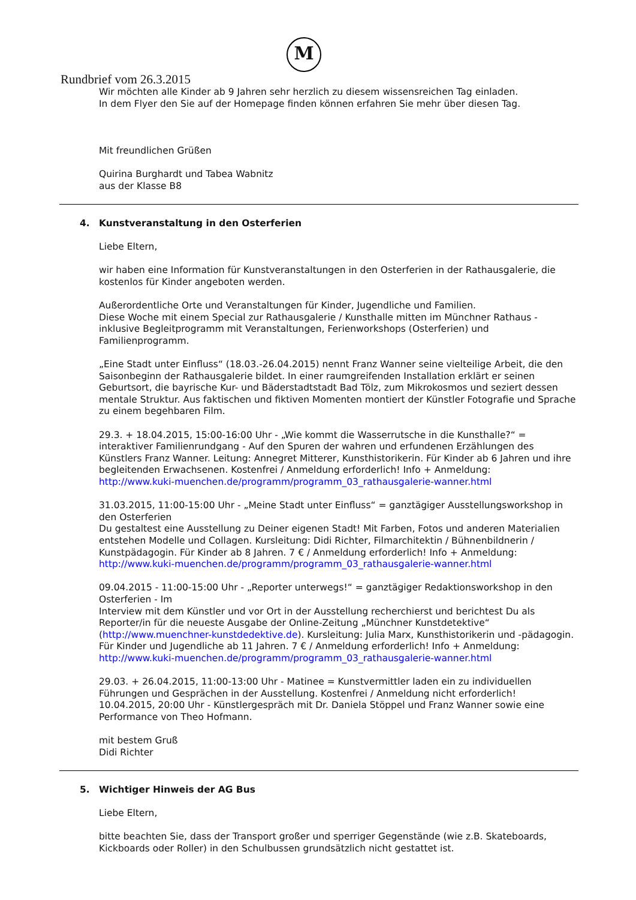M
Rundbrief vom 26.3.2015
Wir möchten alle Kinder ab 9 Jahren sehr herzlich zu diesem wissensreichen Tag einladen.
In dem Flyer den Sie auf der Homepage finden können erfahren Sie mehr über diesen Tag.
Mit freundlichen Grüßen
Quirina Burghardt und Tabea Wabnitz
aus der Klasse B8
4. Kunstveranstaltung in den Osterferien
Liebe Eltern,
wir haben eine Information für Kunstveranstaltungen in den Osterferien in der Rathausgalerie, die kostenlos für Kinder angeboten werden.
Außerordentliche Orte und Veranstaltungen für Kinder, Jugendliche und Familien.
Diese Woche mit einem Special zur Rathausgalerie / Kunsthalle mitten im Münchner Rathaus - inklusive Begleitprogramm mit Veranstaltungen, Ferienworkshops (Osterferien) und Familienprogramm.
„Eine Stadt unter Einfluss“ (18.03.-26.04.2015) nennt Franz Wanner seine vielteilige Arbeit, die den Saisonbeginn der Rathausgalerie bildet. In einer raumgreifenden Installation erklärt er seinen Geburtsort, die bayrische Kur- und Bäderstadtstadt Bad Tölz, zum Mikrokosmos und seziert dessen mentale Struktur. Aus faktischen und fiktiven Momenten montiert der Künstler Fotografie und Sprache zu einem begehbaren Film.
29.3. + 18.04.2015, 15:00-16:00 Uhr - „Wie kommt die Wasserrutsche in die Kunsthalle?“ = interaktiver Familienrundgang - Auf den Spuren der wahren und erfundenen Erzählungen des Künstlers Franz Wanner. Leitung: Annegret Mitterer, Kunsthistorikerin. Für Kinder ab 6 Jahren und ihre begleitenden Erwachsenen. Kostenfrei / Anmeldung erforderlich! Info + Anmeldung:
http://www.kuki-muenchen.de/programm/programm_03_rathausgalerie-wanner.html
31.03.2015, 11:00-15:00 Uhr - „Meine Stadt unter Einfluss“ = ganztägiger Ausstellungsworkshop in den Osterferien
Du gestaltest eine Ausstellung zu Deiner eigenen Stadt! Mit Farben, Fotos und anderen Materialien entstehen Modelle und Collagen. Kursleitung: Didi Richter, Filmarchitektin / Bühnenbildnerin / Kunstpädagogin. Für Kinder ab 8 Jahren. 7 € / Anmeldung erforderlich! Info + Anmeldung:
http://www.kuki-muenchen.de/programm/programm_03_rathausgalerie-wanner.html
09.04.2015 - 11:00-15:00 Uhr - „Reporter unterwegs!“ = ganztägiger Redaktionsworkshop in den Osterferien - Im
Interview mit dem Künstler und vor Ort in der Ausstellung recherchierst und berichtest Du als Reporter/in für die neueste Ausgabe der Online-Zeitung „Münchner Kunstdetektive“ (http://www.muenchner-kunstdedektive.de). Kursleitung: Julia Marx, Kunsthistorikerin und -pädagogin. Für Kinder und Jugendliche ab 11 Jahren. 7 € / Anmeldung erforderlich! Info + Anmeldung:
http://www.kuki-muenchen.de/programm/programm_03_rathausgalerie-wanner.html
29.03. + 26.04.2015, 11:00-13:00 Uhr - Matinee = Kunstvermittler laden ein zu individuellen Führungen und Gesprächen in der Ausstellung. Kostenfrei / Anmeldung nicht erforderlich!
10.04.2015, 20:00 Uhr - Künstlergespräch mit Dr. Daniela Stöppel und Franz Wanner sowie eine Performance von Theo Hofmann.
mit bestem Gruß
Didi Richter
5. Wichtiger Hinweis der AG Bus
Liebe Eltern,
bitte beachten Sie, dass der Transport großer und sperriger Gegenstände (wie z.B. Skateboards, Kickboards oder Roller) in den Schulbussen grundsätzlich nicht gestattet ist.